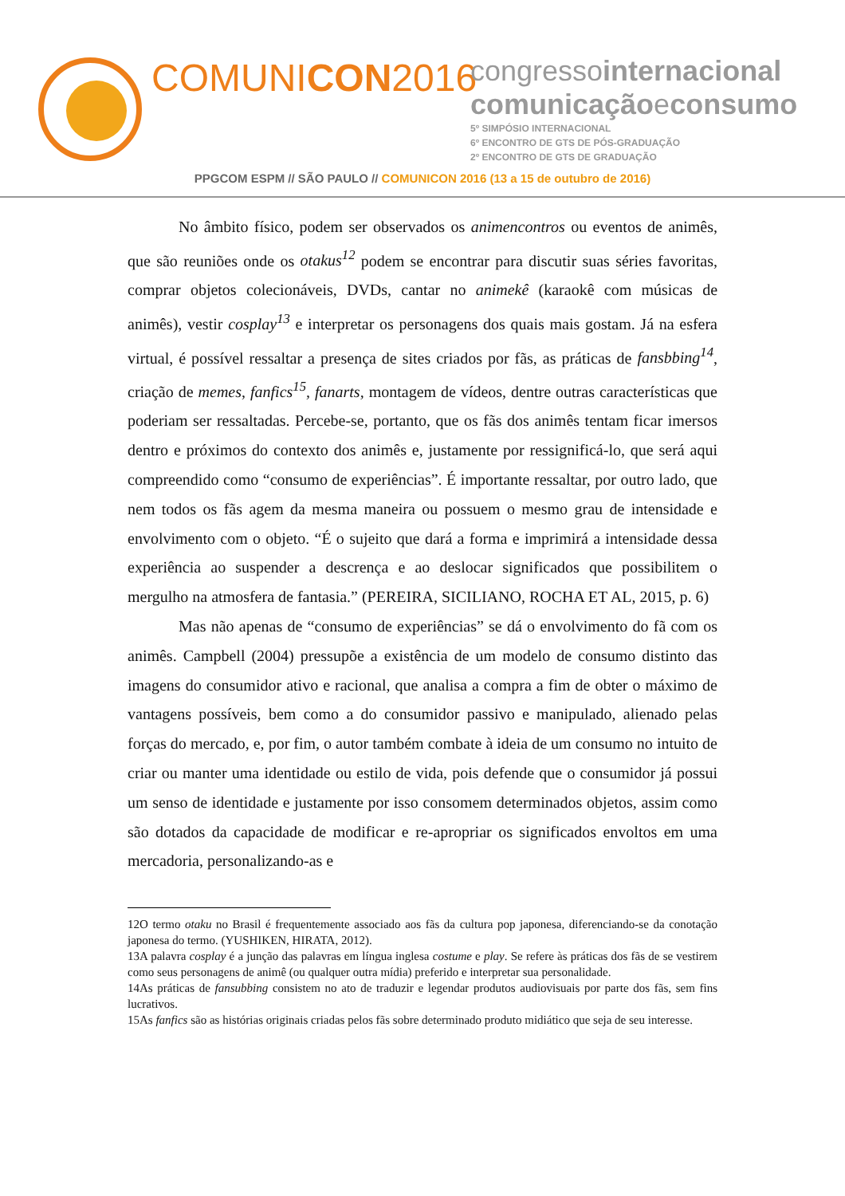COMUNICON2016
congressointernacional
comunicaçãoeconsumo
5º SIMPÓSIO INTERNACIONAL
6º ENCONTRO DE GTS DE PÓS-GRADUAÇÃO
2º ENCONTRO DE GTS DE GRADUAÇÃO
PPGCOM ESPM // SÃO PAULO // COMUNICON 2016 (13 a 15 de outubro de 2016)
No âmbito físico, podem ser observados os animencontros ou eventos de animês, que são reuniões onde os otakus<sup>12</sup> podem se encontrar para discutir suas séries favoritas, comprar objetos colecionáveis, DVDs, cantar no animekê (karaokê com músicas de animês), vestir cosplay<sup>13</sup> e interpretar os personagens dos quais mais gostam. Já na esfera virtual, é possível ressaltar a presença de sites criados por fãs, as práticas de fansbbing<sup>14</sup>, criação de memes, fanfics<sup>15</sup>, fanarts, montagem de vídeos, dentre outras características que poderiam ser ressaltadas. Percebe-se, portanto, que os fãs dos animês tentam ficar imersos dentro e próximos do contexto dos animês e, justamente por ressignificá-lo, que será aqui compreendido como “consumo de experiências”. É importante ressaltar, por outro lado, que nem todos os fãs agem da mesma maneira ou possuem o mesmo grau de intensidade e envolvimento com o objeto. “É o sujeito que dará a forma e imprimirá a intensidade dessa experiência ao suspender a descrença e ao deslocar significados que possibilitem o mergulho na atmosfera de fantasia.” (PEREIRA, SICILIANO, ROCHA ET AL, 2015, p. 6)
Mas não apenas de “consumo de experiências” se dá o envolvimento do fã com os animês. Campbell (2004) pressupõe a existência de um modelo de consumo distinto das imagens do consumidor ativo e racional, que analisa a compra a fim de obter o máximo de vantagens possíveis, bem como a do consumidor passivo e manipulado, alienado pelas forças do mercado, e, por fim, o autor também combate à ideia de um consumo no intuito de criar ou manter uma identidade ou estilo de vida, pois defende que o consumidor já possui um senso de identidade e justamente por isso consomem determinados objetos, assim como são dotados da capacidade de modificar e re-apropriar os significados envoltos em uma mercadoria, personalizando-as e
12O termo otaku no Brasil é frequentemente associado aos fãs da cultura pop japonesa, diferenciando-se da conotação japonesa do termo. (YUSHIKEN, HIRATA, 2012).
13A palavra cosplay é a junção das palavras em língua inglesa costume e play. Se refere às práticas dos fãs de se vestirem como seus personagens de animê (ou qualquer outra mídia) preferido e interpretar sua personalidade.
14As práticas de fansubbing consistem no ato de traduzir e legendar produtos audiovisuais por parte dos fãs, sem fins lucrativos.
15As fanfics são as histórias originais criadas pelos fãs sobre determinado produto midiático que seja de seu interesse.